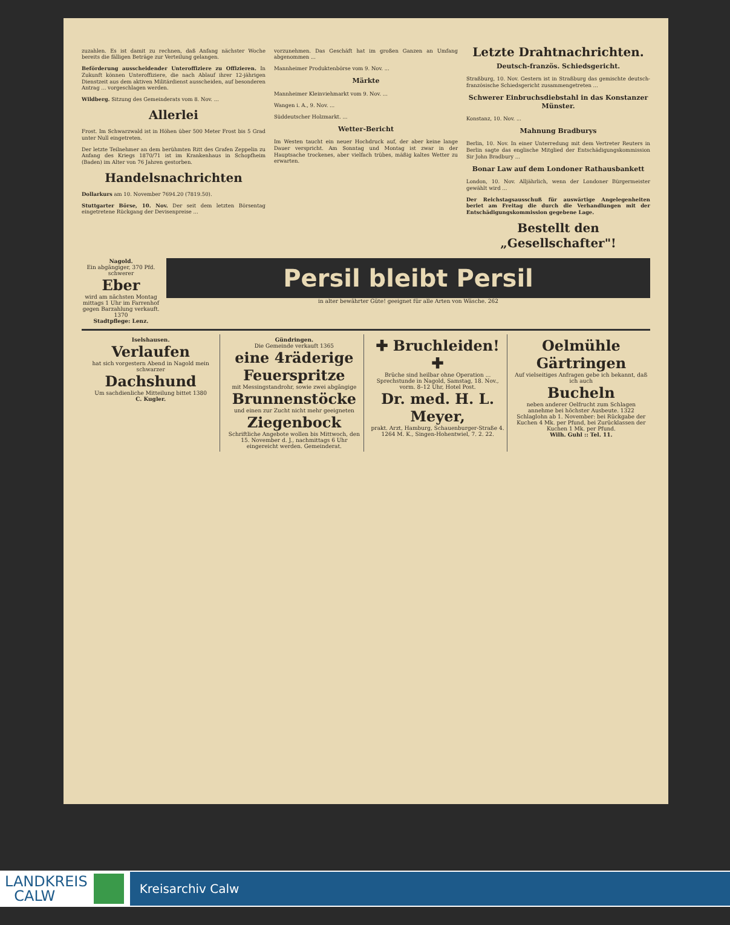zuzahlen. Es ist damit zu rechnen, daß Anfang nächster Woche bereits die fälligen Beträge zur Verteilung gelangen.
Beförderung ausscheidender Unteroffiziere zu Offizieren. In Zukunft können Unteroffiziere, die nach Ablauf ihrer 12-jährigen Dienstzeit aus dem aktiven Militärdienst ausscheiden, auf besonderen Antrag ... vorgeschlagen werden.
Wildberg. Sitzung des Gemeinderats vom 8. Nov. ...
Allerlei
Frost. Im Schwarzwald ist in Höhen über 500 Meter Frost bis 5 Grad unter Null eingetreten.
Der letzte Teilnehmer an dem berühmten Ritt des Grafen Zeppelin zu Anfang des Kriegs 1870/71 ist im Krankenhaus in Schopfheim (Baden) im Alter von 76 Jahren gestorben.
Handelsnachrichten
Dollarkurs am 10. November 7694.20 (7819.50).
Stuttgarter Börse, 10. Nov. Der seit dem letzten Börsentag eingetretene Rückgang der Devisenpreise ...
vorzunehmen. Das Geschäft hat im großen Ganzen an Umfang abgenommen ...
Mannheimer Produktenbörse vom 9. Nov. ...
Märkte
Mannheimer Kleinviehmarkt vom 9. Nov. ...
Wangen i. A., 9. Nov. ...
Süddeutscher Holzmarkt. ...
Wetter-Bericht
Im Westen taucht ein neuer Hochdruck auf, der aber keine lange Dauer verspricht. Am Sonntag und Montag ist zwar in der Hauptsache trockenes, aber vielfach trübes, mäßig kaltes Wetter zu erwarten.
Letzte Drahtnachrichten.
Deutsch-französ. Schiedsgericht.
Straßburg, 10. Nov. Gestern ist in Straßburg das gemischte deutsch-französische Schiedsgericht zusammengetreten ...
Schwerer Einbruchsdiebstahl in das Konstanzer Münster.
Konstanz, 10. Nov. ...
Mahnung Bradburys
Berlin, 10. Nov. In einer Unterredung mit dem Vertreter Reuters in Berlin sagte das englische Mitglied der Entschädigungskommission Sir John Bradbury ...
Bonar Law auf dem Londoner Rathausbankett
London, 10. Nov. Alljährlich, wenn der Londoner Bürgermeister gewählt wird ...
Der Reichstagsausschuß für auswärtige Angelegenheiten beriet am Freitag die durch die Verhandlungen mit der Entschädigungskommission gegebene Lage.
Bestellt den „Gesellschafter"!
Nagold.
Ein abgängiger, 370 Pfd. schwerer
Eber
wird am nächsten Montag mittags 1 Uhr im Farrenhof gegen Barzahlung verkauft. 1370
Stadtpflege: Lenz.
Persil bleibt Persil
in alter bewährter Güte! geeignet für alle Arten von Wäsche. 262
Iselshausen.
Verlaufen
hat sich vorgestern Abend in Nagold mein schwarzer
Dachshund
Um sachdienliche Mitteilung bittet 1380
C. Kugler.
Gündringen.
Die Gemeinde verkauft 1365
eine 4räderige Feuerspritze
mit Messingstandrohr, sowie zwei abgängige
Brunnenstöcke
und einen zur Zucht nicht mehr geeigneten
Ziegenbock
Schriftliche Angebote wollen bis Mittwoch, den 15. November d. J., nachmittags 6 Uhr eingereicht werden. Gemeinderat.
✚ Bruchleiden! ✚
Brüche sind heilbar ohne Operation ... Sprechstunde in Nagold, Samstag, 18. Nov., vorm. 8–12 Uhr, Hotel Post.
Dr. med. H. L. Meyer,
prakt. Arzt, Hamburg, Schauenburger-Straße 4. 1264 M. K., Singen-Hohentwiel, 7. 2. 22.
Oelmühle Gärtringen
Auf vielseitiges Anfragen gebe ich bekannt, daß ich auch
Bucheln
neben anderer Oelfrucht zum Schlagen annehme bei höchster Ausbeute. 1322
Schlaglohn ab 1. November: bei Rückgabe der Kuchen 4 Mk. per Pfund, bei Zurücklassen der Kuchen 1 Mk. per Pfund.
Wilh. Guhl :: Tel. 11.
LANDKREIS
CALW
Kreisarchiv Calw